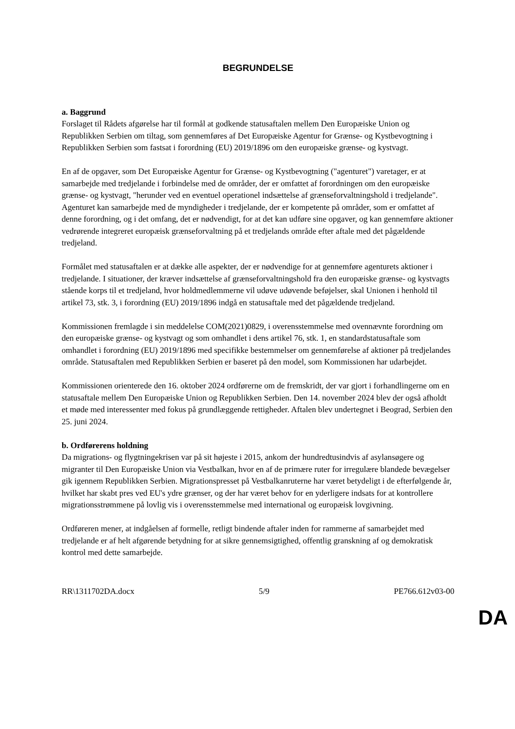BEGRUNDELSE
a. Baggrund
Forslaget til Rådets afgørelse har til formål at godkende statusaftalen mellem Den Europæiske Union og Republikken Serbien om tiltag, som gennemføres af Det Europæiske Agentur for Grænse- og Kystbevogtning i Republikken Serbien som fastsat i forordning (EU) 2019/1896 om den europæiske grænse- og kystvagt.
En af de opgaver, som Det Europæiske Agentur for Grænse- og Kystbevogtning ("agenturet") varetager, er at samarbejde med tredjelande i forbindelse med de områder, der er omfattet af forordningen om den europæiske grænse- og kystvagt, "herunder ved en eventuel operationel indsættelse af grænseforvaltningshold i tredjelande". Agenturet kan samarbejde med de myndigheder i tredjelande, der er kompetente på områder, som er omfattet af denne forordning, og i det omfang, det er nødvendigt, for at det kan udføre sine opgaver, og kan gennemføre aktioner vedrørende integreret europæisk grænseforvaltning på et tredjelands område efter aftale med det pågældende tredjeland.
Formålet med statusaftalen er at dække alle aspekter, der er nødvendige for at gennemføre agenturets aktioner i tredjelande. I situationer, der kræver indsættelse af grænseforvaltningshold fra den europæiske grænse- og kystvagts stående korps til et tredjeland, hvor holdmedlemmerne vil udøve udøvende beføjelser, skal Unionen i henhold til artikel 73, stk. 3, i forordning (EU) 2019/1896 indgå en statusaftale med det pågældende tredjeland.
Kommissionen fremlagde i sin meddelelse COM(2021)0829, i overensstemmelse med ovennævnte forordning om den europæiske grænse- og kystvagt og som omhandlet i dens artikel 76, stk. 1, en standardstatusaftale som omhandlet i forordning (EU) 2019/1896 med specifikke bestemmelser om gennemførelse af aktioner på tredjelandes område. Statusaftalen med Republikken Serbien er baseret på den model, som Kommissionen har udarbejdet.
Kommissionen orienterede den 16. oktober 2024 ordførerne om de fremskridt, der var gjort i forhandlingerne om en statusaftale mellem Den Europæiske Union og Republikken Serbien. Den 14. november 2024 blev der også afholdt et møde med interessenter med fokus på grundlæggende rettigheder. Aftalen blev undertegnet i Beograd, Serbien den 25. juni 2024.
b. Ordførerens holdning
Da migrations- og flygtningekrisen var på sit højeste i 2015, ankom der hundredtusindvis af asylansøgere og migranter til Den Europæiske Union via Vestbalkan, hvor en af de primære ruter for irregulære blandede bevægelser gik igennem Republikken Serbien. Migrationspresset på Vestbalkanruterne har været betydeligt i de efterfølgende år, hvilket har skabt pres ved EU's ydre grænser, og der har været behov for en yderligere indsats for at kontrollere migrationsstrømmene på lovlig vis i overensstemmelse med international og europæisk lovgivning.
Ordføreren mener, at indgåelsen af formelle, retligt bindende aftaler inden for rammerne af samarbejdet med tredjelande er af helt afgørende betydning for at sikre gennemsigtighed, offentlig granskning af og demokratisk kontrol med dette samarbejde.
RR\1311702DA.docx 5/9 PE766.612v03-00
DA